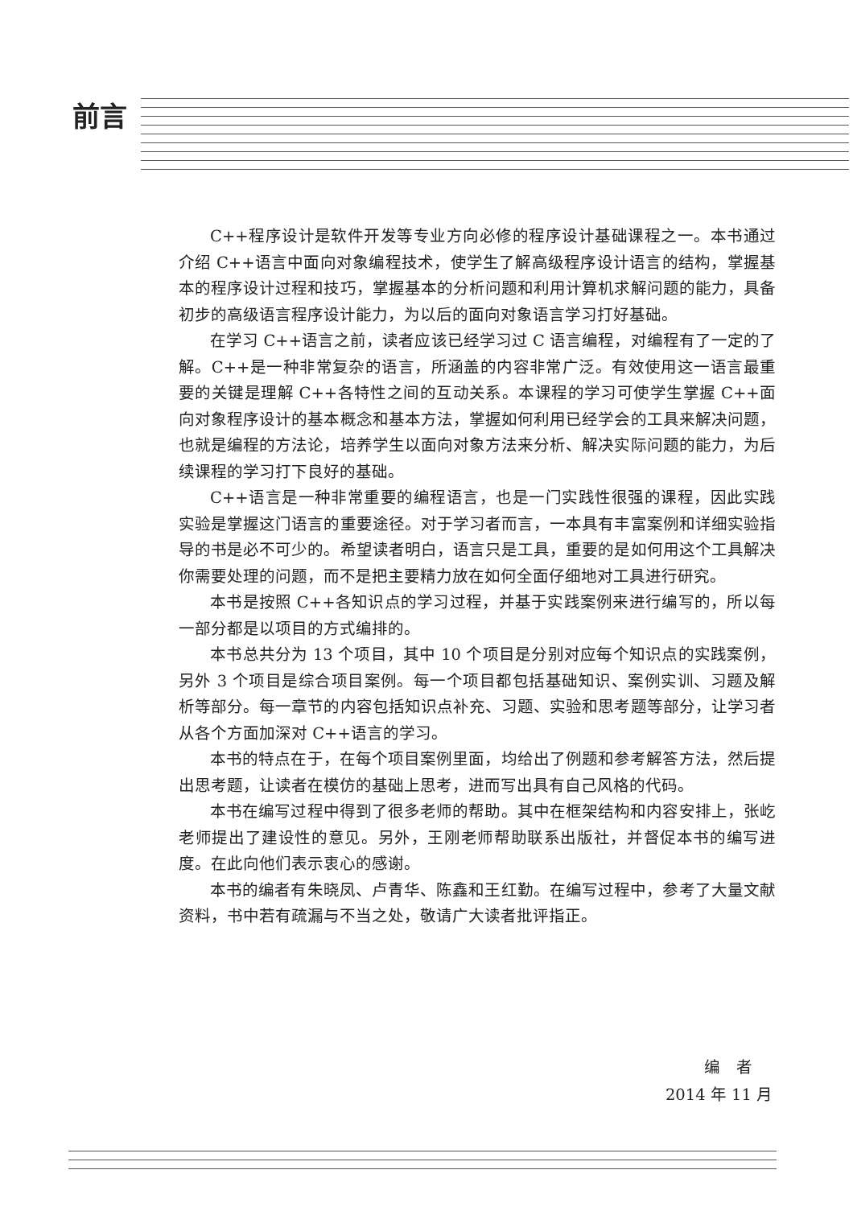前言
C++程序设计是软件开发等专业方向必修的程序设计基础课程之一。本书通过介绍 C++语言中面向对象编程技术，使学生了解高级程序设计语言的结构，掌握基本的程序设计过程和技巧，掌握基本的分析问题和利用计算机求解问题的能力，具备初步的高级语言程序设计能力，为以后的面向对象语言学习打好基础。
在学习 C++语言之前，读者应该已经学习过 C 语言编程，对编程有了一定的了解。C++是一种非常复杂的语言，所涵盖的内容非常广泛。有效使用这一语言最重要的关键是理解 C++各特性之间的互动关系。本课程的学习可使学生掌握 C++面向对象程序设计的基本概念和基本方法，掌握如何利用已经学会的工具来解决问题，也就是编程的方法论，培养学生以面向对象方法来分析、解决实际问题的能力，为后续课程的学习打下良好的基础。
C++语言是一种非常重要的编程语言，也是一门实践性很强的课程，因此实践实验是掌握这门语言的重要途径。对于学习者而言，一本具有丰富案例和详细实验指导的书是必不可少的。希望读者明白，语言只是工具，重要的是如何用这个工具解决你需要处理的问题，而不是把主要精力放在如何全面仔细地对工具进行研究。
本书是按照 C++各知识点的学习过程，并基于实践案例来进行编写的，所以每一部分都是以项目的方式编排的。
本书总共分为 13 个项目，其中 10 个项目是分别对应每个知识点的实践案例，另外 3 个项目是综合项目案例。每一个项目都包括基础知识、案例实训、习题及解析等部分。每一章节的内容包括知识点补充、习题、实验和思考题等部分，让学习者从各个方面加深对 C++语言的学习。
本书的特点在于，在每个项目案例里面，均给出了例题和参考解答方法，然后提出思考题，让读者在模仿的基础上思考，进而写出具有自己风格的代码。
本书在编写过程中得到了很多老师的帮助。其中在框架结构和内容安排上，张屹老师提出了建设性的意见。另外，王刚老师帮助联系出版社，并督促本书的编写进度。在此向他们表示衷心的感谢。
本书的编者有朱晓凤、卢青华、陈鑫和王红勤。在编写过程中，参考了大量文献资料，书中若有疏漏与不当之处，敬请广大读者批评指正。
编　者
2014 年 11 月